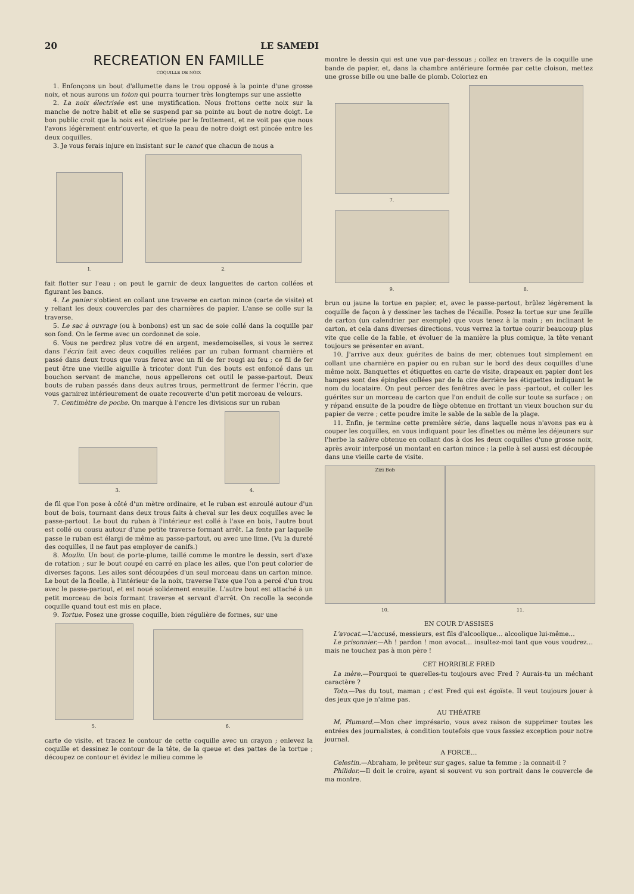20 LE SAMEDI
RECREATION EN FAMILLE
COQUILLE DE NOIX
1. Enfonçons un bout d'allumette dans le trou opposé à la pointe d'une grosse noix, et nous aurons un toton qui pourra tourner très longtemps sur une assiette
2. La noix électrisée est une mystification. Nous frottons cette noix sur la manche de notre habit et elle se suspend par sa pointe au bout de notre doigt. Le bon public croit que la noix est électrisée par le frottement, et ne voit pas que nous l'avons légèrement entr'ouverte, et que la peau de notre doigt est pincée entre les deux coquilles.
3. Je vous ferais injure en insistant sur le canot que chacun de nous a
1.
2.
fait flotter sur l'eau ; on peut le garnir de deux languettes de carton collées et figurant les bancs.
4. Le panier s'obtient en collant une traverse en carton mince (carte de visite) et y reliant les deux couvercles par des charnières de papier. L'anse se colle sur la traverse.
5. Le sac à ouvrage (ou à bonbons) est un sac de soie collé dans la coquille par son fond. On le ferme avec un cordonnet de soie.
6. Vous ne perdrez plus votre dé en argent, mesdemoiselles, si vous le serrez dans l'écrin fait avec deux coquilles reliées par un ruban formant charnière et passé dans deux trous que vous ferez avec un fil de fer rougi au feu ; ce fil de fer peut être une vieille aiguille à tricoter dont l'un des bouts est enfoncé dans un bouchon servant de manche, nous appellerons cet outil le passe-partout. Deux bouts de ruban passés dans deux autres trous, permettront de fermer l'écrin, que vous garnirez intérieurement de ouate recouverte d'un petit morceau de velours.
7. Centimètre de poche. On marque à l'encre les divisions sur un ruban
3.
4.
de fil que l'on pose à côté d'un mètre ordinaire, et le ruban est enroulé autour d'un bout de bois, tournant dans deux trous faits à cheval sur les deux coquilles avec le passe-partout. Le bout du ruban à l'intérieur est collé à l'axe en bois, l'autre bout est collé ou cousu autour d'une petite traverse formant arrêt. La fente par laquelle passe le ruban est élargi de même au passe-partout, ou avec une lime. (Vu la dureté des coquilles, il ne faut pas employer de canifs.)
8. Moulin. Un bout de porte-plume, taillé comme le montre le dessin, sert d'axe de rotation ; sur le bout coupé en carré en place les ailes, que l'on peut colorier de diverses façons. Les ailes sont découpées d'un seul morceau dans un carton mince. Le bout de la ficelle, à l'intérieur de la noix, traverse l'axe que l'on a percé d'un trou avec le passe-partout, et est noué solidement ensuite. L'autre bout est attaché à un petit morceau de bois formant traverse et servant d'arrêt. On recolle la seconde coquille quand tout est mis en place.
9. Tortue. Posez une grosse coquille, bien régulière de formes, sur une
5.
6.
carte de visite, et tracez le contour de cette coquille avec un crayon ; enlevez la coquille et dessinez le contour de la tête, de la queue et des pattes de la tortue ; découpez ce contour et évidez le milieu comme le
montre le dessin qui est une vue par-dessous ; collez en travers de la coquille une bande de papier, et, dans la chambre antérieure formée par cette cloison, mettez une grosse bille ou une balle de plomb. Coloriez en
7.
9.
8.
brun ou jaune la tortue en papier, et, avec le passe-partout, brûlez légèrement la coquille de façon à y dessiner les taches de l'écaille. Posez la tortue sur une feuille de carton (un calendrier par exemple) que vous tenez à la main ; en inclinant le carton, et cela dans diverses directions, vous verrez la tortue courir beaucoup plus vite que celle de la fable, et évoluer de la manière la plus comique, la tête venant toujours se présenter en avant.
10. J'arrive aux deux guérites de bains de mer, obtenues tout simplement en collant une charnière en papier ou en ruban sur le bord des deux coquilles d'une même noix. Banquettes et étiquettes en carte de visite, drapeaux en papier dont les hampes sont des épingles collées par de la cire derrière les étiquettes indiquant le nom du locataire. On peut percer des fenêtres avec le pass -partout, et coller les guérites sur un morceau de carton que l'on enduit de colle sur toute sa surface ; on y répand ensuite de la poudre de liège obtenue en frottant un vieux bouchon sur du papier de verre ; cette poudre imite le sable de la sable de la plage.
11. Enfin, je termine cette première série, dans laquelle nous n'avons pas eu à couper les coquilles, en vous indiquant pour les dînettes ou même les déjeuners sur l'herbe la salière obtenue en collant dos à dos les deux coquilles d'une grosse noix, après avoir interposé un montant en carton mince ; la pelle à sel aussi est découpée dans une vieille carte de visite.
Zizi Bob
10.
11.
EN COUR D'ASSISES
L'avocat.—L'accusé, messieurs, est fils d'alcoolique… alcoolique lui-même…
Le prisonnier.—Ah ! pardon ! mon avocat… insultez-moi tant que vous voudrez… mais ne touchez pas à mon père !
CET HORRIBLE FRED
La mère.—Pourquoi te querelles-tu toujours avec Fred ? Aurais-tu un méchant caractère ?
Toto.—Pas du tout, maman ; c'est Fred qui est égoïste. Il veut toujours jouer à des jeux que je n'aime pas.
AU THÉATRE
M. Plumard.—Mon cher imprésario, vous avez raison de supprimer toutes les entrées des journalistes, à condition toutefois que vous fassiez exception pour notre journal.
A FORCE…
Celestin.—Abraham, le prêteur sur gages, salue ta femme ; la connait-il ?
Philidor.—Il doit le croire, ayant si souvent vu son portrait dans le couvercle de ma montre.